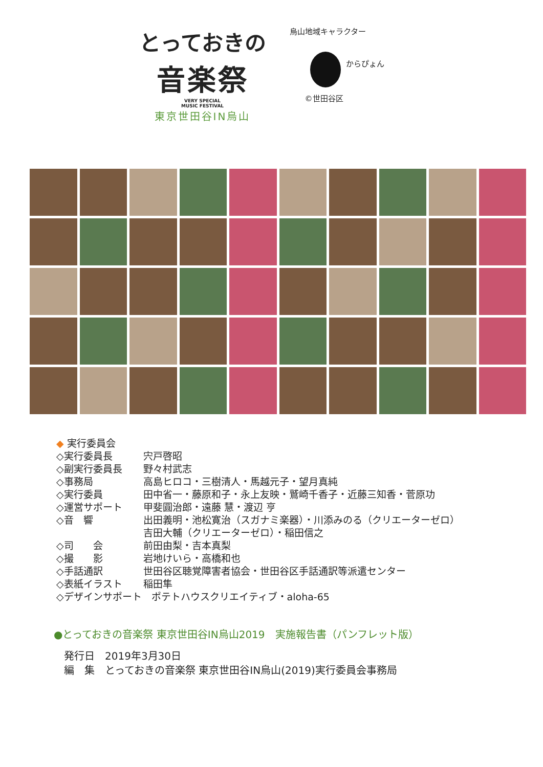とっておきの
音楽祭
VERY SPECIAL
MUSIC FESTIVAL
東京世田谷IN烏山
烏山地域キャラクター
からぴょん
©世田谷区
◆ 実行委員会
◇実行委員長 宍戸啓昭
◇副実行委員長 野々村武志
◇事務局 高島ヒロコ・三樹清人・馬越元子・望月真純
◇実行委員 田中省一・藤原和子・永上友映・鷲崎千香子・近藤三知香・菅原功
◇運営サポート 甲斐圓治郎・遠藤 慧・渡辺 亨
◇音　響 出田義明・池松寛治（スガナミ楽器）・川添みのる（クリエーターゼロ）
吉田大輔（クリエーターゼロ）・稲田信之
◇司　　会 前田由梨・吉本真梨
◇撮　　影 岩地けいら・高橋和也
◇手話通訳 世田谷区聴覚障害者協会・世田谷区手話通訳等派遣センター
◇表紙イラスト 稲田隼
◇デザインサポート　ポテトハウスクリエイティブ・aloha-65
●とっておきの音楽祭 東京世田谷IN烏山2019　実施報告書（パンフレット版）
発行日　2019年3月30日
編　集　とっておきの音楽祭 東京世田谷IN烏山(2019)実行委員会事務局